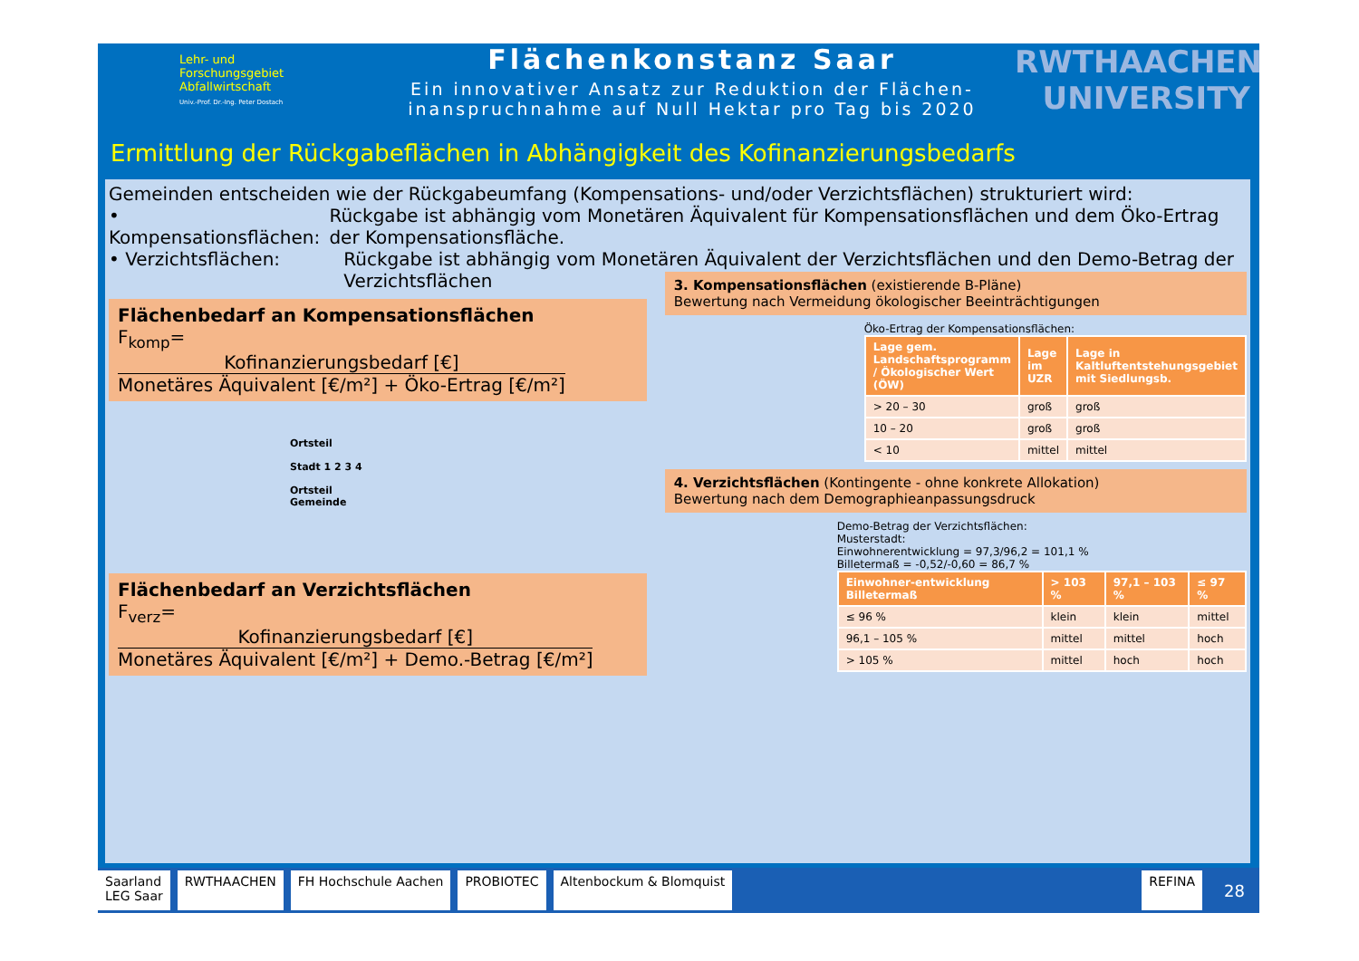Lehr- und
Forschungsgebiet
Abfallwirtschaft
Univ.-Prof. Dr.-Ing. Peter Dostach
Flächenkonstanz Saar
Ein innovativer Ansatz zur Reduktion der Flächen-
inanspruchnahme auf Null Hektar pro Tag bis 2020
RWTHAACHEN
UNIVERSITY
Ermittlung der Rückgabeflächen in Abhängigkeit des Kofinanzierungsbedarfs
Gemeinden entscheiden wie der Rückgabeumfang (Kompensations- und/oder Verzichtsflächen) strukturiert wird:
• Kompensationsflächen: Rückgabe ist abhängig vom Monetären Äquivalent für Kompensationsflächen und dem Öko-Ertrag der Kompensationsfläche.
• Verzichtsflächen: Rückgabe ist abhängig vom Monetären Äquivalent der Verzichtsflächen und den Demo-Betrag der Verzichtsflächen
Flächenbedarf an Kompensationsflächen
F<sub>komp</sub>= Kofinanzierungsbedarf [€] Monetäres Äquivalent [€/m²] + Öko-Ertrag [€/m²]
Ortsteil
Stadt 1 2 3 4
Ortsteil
Gemeinde
Flächenbedarf an Verzichtsflächen
F<sub>verz</sub>= Kofinanzierungsbedarf [€] Monetäres Äquivalent [€/m²] + Demo.-Betrag [€/m²]
3. Kompensationsflächen (existierende B-Pläne)
Bewertung nach Vermeidung ökologischer Beeinträchtigungen
Öko-Ertrag der Kompensationsflächen:
| Lage gem. Landschaftsprogramm / Ökologischer Wert (ÖW) | Lage im UZR | Lage in Kaltluftentstehungsgebiet mit Siedlungsb. |
| --- | --- | --- |
| > 20 – 30 | groß | groß |
| 10 – 20 | groß | groß |
| < 10 | mittel | mittel |
4. Verzichtsflächen (Kontingente - ohne konkrete Allokation)
Bewertung nach dem Demographieanpassungsdruck
Demo-Betrag der Verzichtsflächen:
Musterstadt:
Einwohnerentwicklung = 97,3/96,2 = 101,1 %
Billetermaß = -0,52/-0,60 = 86,7 %
| Einwohner-entwicklung Billetermaß | > 103 % | 97,1 – 103 % | ≤ 97 % |
| --- | --- | --- | --- |
| ≤ 96 % | klein | klein | mittel |
| 96,1 – 105 % | mittel | mittel | hoch |
| > 105 % | mittel | hoch | hoch |
Saarland
LEG Saar
RWTHAACHEN FH Hochschule Aachen PROBIOTEC Altenbockum & Blomquist REFINA
28